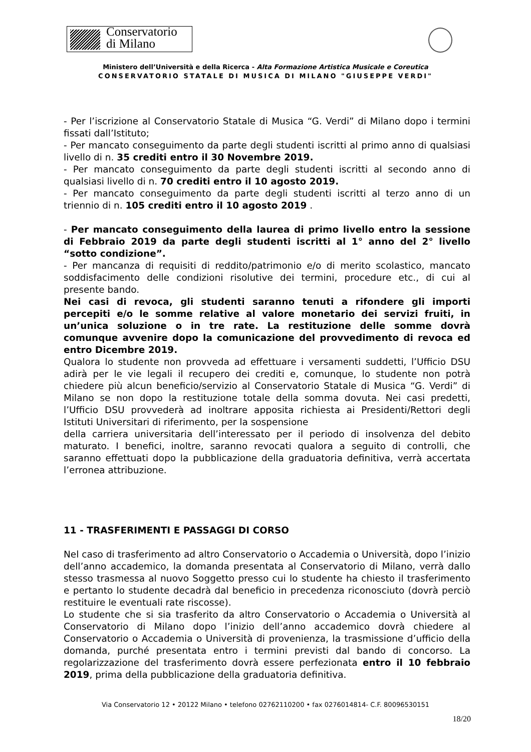Conservatorio
di Milano
Ministero dell’Università e della Ricerca - Alta Formazione Artistica Musicale e Coreutica
CONSERVATORIO STATALE DI MUSICA DI MILANO "GIUSEPPE VERDI"
- Per l’iscrizione al Conservatorio Statale di Musica “G. Verdi” di Milano dopo i termini fissati dall’Istituto;
- Per mancato conseguimento da parte degli studenti iscritti al primo anno di qualsiasi livello di n. 35 crediti entro il 30 Novembre 2019.
- Per mancato conseguimento da parte degli studenti iscritti al secondo anno di qualsiasi livello di n. 70 crediti entro il 10 agosto 2019.
- Per mancato conseguimento da parte degli studenti iscritti al terzo anno di un triennio di n. 105 crediti entro il 10 agosto 2019 .
- Per mancato conseguimento della laurea di primo livello entro la sessione di Febbraio 2019 da parte degli studenti iscritti al 1° anno del 2° livello “sotto condizione”.
- Per mancanza di requisiti di reddito/patrimonio e/o di merito scolastico, mancato soddisfacimento delle condizioni risolutive dei termini, procedure etc., di cui al presente bando.
Nei casi di revoca, gli studenti saranno tenuti a rifondere gli importi percepiti e/o le somme relative al valore monetario dei servizi fruiti, in un’unica soluzione o in tre rate. La restituzione delle somme dovrà comunque avvenire dopo la comunicazione del provvedimento di revoca ed entro Dicembre 2019.
Qualora lo studente non provveda ad effettuare i versamenti suddetti, l’Ufficio DSU adirà per le vie legali il recupero dei crediti e, comunque, lo studente non potrà chiedere più alcun beneficio/servizio al Conservatorio Statale di Musica “G. Verdi” di Milano se non dopo la restituzione totale della somma dovuta. Nei casi predetti, l’Ufficio DSU provvederà ad inoltrare apposita richiesta ai Presidenti/Rettori degli Istituti Universitari di riferimento, per la sospensione
della carriera universitaria dell’interessato per il periodo di insolvenza del debito maturato. I benefici, inoltre, saranno revocati qualora a seguito di controlli, che saranno effettuati dopo la pubblicazione della graduatoria definitiva, verrà accertata l’erronea attribuzione.
11 - TRASFERIMENTI E PASSAGGI DI CORSO
Nel caso di trasferimento ad altro Conservatorio o Accademia o Università, dopo l’inizio dell’anno accademico, la domanda presentata al Conservatorio di Milano, verrà dallo stesso trasmessa al nuovo Soggetto presso cui lo studente ha chiesto il trasferimento e pertanto lo studente decadrà dal beneficio in precedenza riconosciuto (dovrà perciò restituire le eventuali rate riscosse).
Lo studente che si sia trasferito da altro Conservatorio o Accademia o Università al Conservatorio di Milano dopo l’inizio dell’anno accademico dovrà chiedere al Conservatorio o Accademia o Università di provenienza, la trasmissione d’ufficio della domanda, purché presentata entro i termini previsti dal bando di concorso. La regolarizzazione del trasferimento dovrà essere perfezionata entro il 10 febbraio 2019, prima della pubblicazione della graduatoria definitiva.
Via Conservatorio 12 • 20122 Milano • telefono 02762110200 • fax 0276014814- C.F. 80096530151
18/20